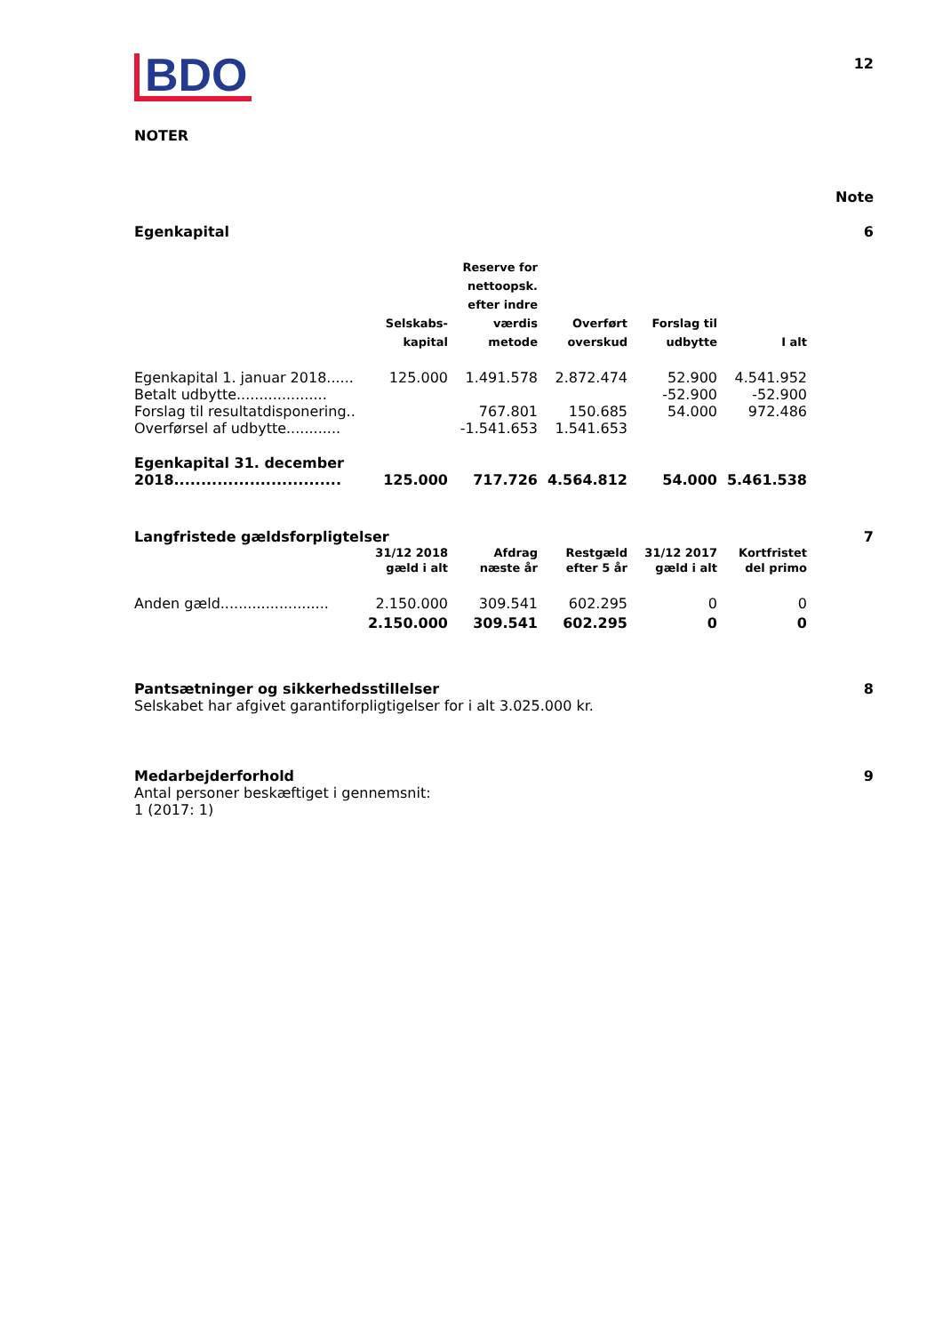BDO 12
NOTER
Note
Egenkapital 6
| | Selskabs- kapital | Reserve for nettoopsk. efter indre værdis metode | Overført overskud | Forslag til udbytte | I alt |
| --- | --- | --- | --- | --- | --- |
| Egenkapital 1. januar 2018...... | 125.000 | 1.491.578 | 2.872.474 | 52.900 | 4.541.952 |
| Betalt udbytte.................... | | | | -52.900 | -52.900 |
| Forslag til resultatdisponering.. | | 767.801 | 150.685 | 54.000 | 972.486 |
| Overførsel af udbytte............ | | -1.541.653 | 1.541.653 | | |
| Egenkapital 31. december 2018............................... | 125.000 | 717.726 | 4.564.812 | 54.000 | 5.461.538 |
Langfristede gældsforpligtelser 7
| | 31/12 2018 gæld i alt | Afdrag næste år | Restgæld efter 5 år | 31/12 2017 gæld i alt | Kortfristet del primo |
| --- | --- | --- | --- | --- | --- |
| Anden gæld........................ | 2.150.000 | 309.541 | 602.295 | 0 | 0 |
| | 2.150.000 | 309.541 | 602.295 | 0 | 0 |
Pantsætninger og sikkerhedsstillelser 8
Selskabet har afgivet garantiforpligtigelser for i alt 3.025.000 kr.
Medarbejderforhold 9
Antal personer beskæftiget i gennemsnit:
1 (2017: 1)